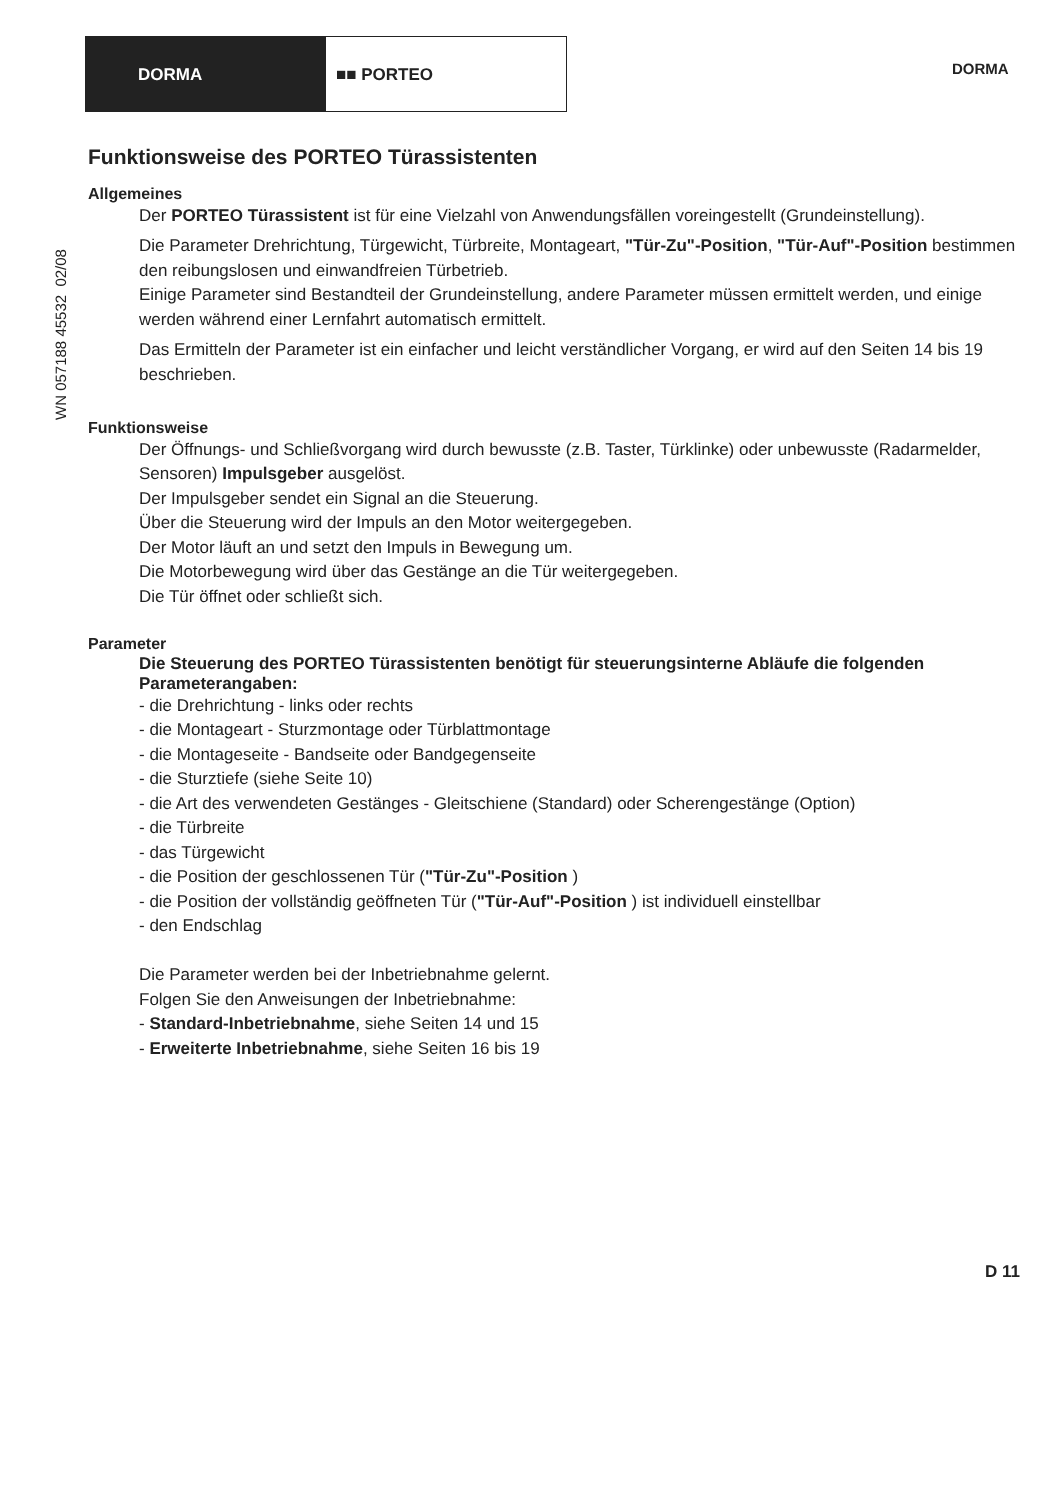DORMA ■■ PORTEO
DORMA
WN 057188 45532 02/08
Funktionsweise des PORTEO Türassistenten
Allgemeines
Der PORTEO Türassistent ist für eine Vielzahl von Anwendungsfällen voreingestellt (Grundeinstellung).
Die Parameter Drehrichtung, Türgewicht, Türbreite, Montageart, "Tür-Zu"-Position, "Tür-Auf"-Position bestimmen den reibungslosen und einwandfreien Türbetrieb.
Einige Parameter sind Bestandteil der Grundeinstellung, andere Parameter müssen ermittelt werden, und einige werden während einer Lernfahrt automatisch ermittelt.
Das Ermitteln der Parameter ist ein einfacher und leicht verständlicher Vorgang, er wird auf den Seiten 14 bis 19 beschrieben.
Funktionsweise
Der Öffnungs- und Schließvorgang wird durch bewusste (z.B. Taster, Türklinke) oder unbewusste (Radarmelder, Sensoren) Impulsgeber ausgelöst.
Der Impulsgeber sendet ein Signal an die Steuerung.
Über die Steuerung wird der Impuls an den Motor weitergegeben.
Der Motor läuft an und setzt den Impuls in Bewegung um.
Die Motorbewegung wird über das Gestänge an die Tür weitergegeben.
Die Tür öffnet oder schließt sich.
Parameter
Die Steuerung des PORTEO Türassistenten benötigt für steuerungsinterne Abläufe die folgenden Parameterangaben:
- die Drehrichtung - links oder rechts
- die Montageart - Sturzmontage oder Türblattmontage
- die Montageseite - Bandseite oder Bandgegenseite
- die Sturztiefe (siehe Seite 10)
- die Art des verwendeten Gestänges - Gleitschiene (Standard) oder Scherengestänge (Option)
- die Türbreite
- das Türgewicht
- die Position der geschlossenen Tür ("Tür-Zu"-Position )
- die Position der vollständig geöffneten Tür ("Tür-Auf"-Position ) ist individuell einstellbar
- den Endschlag
Die Parameter werden bei der Inbetriebnahme gelernt.
Folgen Sie den Anweisungen der Inbetriebnahme:
- Standard-Inbetriebnahme, siehe Seiten 14 und 15
- Erweiterte Inbetriebnahme, siehe Seiten 16 bis 19
D 11